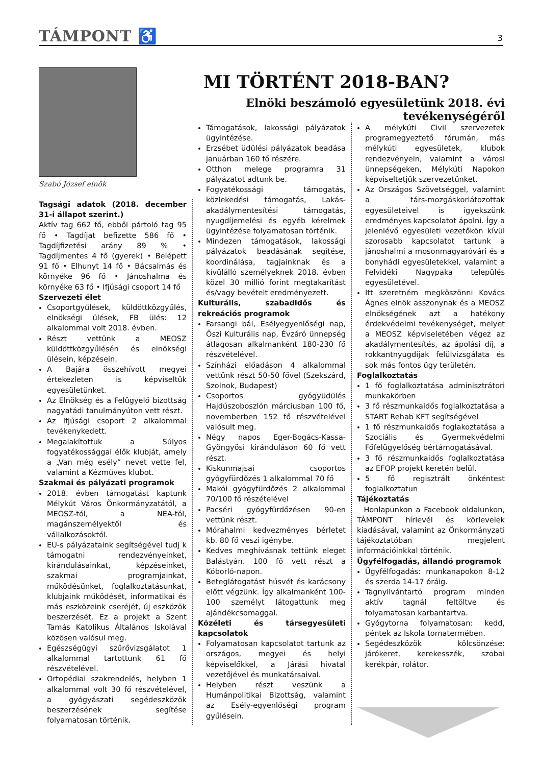TÁMPONT ♿ 3
Szabó József elnök
MI TÖRTÉNT 2018-BAN?
Elnöki beszámoló egyesületünk 2018. évi tevékenységéről
Tagsági adatok (2018. december 31-i állapot szerint.)
Aktív tag 662 fő, ebből pártoló tag 95 fő • Tagdíjat befizette 586 fő • Tagdíjfizetési arány 89 % • Tagdíjmentes 4 fő (gyerek) • Belépett 91 fő • Elhunyt 14 fő • Bácsalmás és környéke 96 fő • Jánoshalma és környéke 63 fő • Ifjúsági csoport 14 fő
Szervezeti élet
Csoportgyűlések, küldöttközgyűlés, elnökségi ülések, FB ülés: 12 alkalommal volt 2018. évben.
Részt vettünk a MEOSZ küldöttközgyűlésén és elnökségi ülésein, képzésein.
A Bajára összehívott megyei értekezleten is képviseltük egyesületünket.
Az Elnökség és a Felügyelő bizottság nagyatádi tanulmányúton vett részt.
Az Ifjúsági csoport 2 alkalommal tevékenykedett.
Megalakítottuk a Súlyos fogyatékossággal élők klubját, amely a „Van még esély” nevet vette fel, valamint a Kézműves klubot.
Szakmai és pályázati programok
2018. évben támogatást kaptunk Mélykút Város Önkormányzatától, a MEOSZ-tól, a NEA-tól, magánszemélyektől és vállalkozásoktól.
EU-s pályázataink segítségével tudj k támogatni rendezvényeinket, kirándulásainkat, képzéseinket, szakmai programjainkat, működésünket, foglalkoztatásunkat, klubjaink működését, informatikai és más eszközeink cseréjét, új eszközök beszerzését. Ez a projekt a Szent Tamás Katolikus Általános Iskolával közösen valósul meg.
Egészségügyi szűrővizsgálatot 1 alkalommal tartottunk 61 fő részvételével.
Ortopédiai szakrendelés, helyben 1 alkalommal volt 30 fő részvételével, a gyógyászati segédeszközök beszerzésének segítése folyamatosan történik.
Támogatások, lakossági pályázatok ügyintézése.
Erzsébet üdülési pályázatok beadása januárban 160 fő részére.
Otthon melege programra 31 pályázatot adtunk be.
Fogyatékossági támogatás, közlekedési támogatás, Lakás-akadálymentesítési támogatás, nyugdíjemelési és egyéb kérelmek ügyintézése folyamatosan történik.
Mindezen támogatások, lakossági pályázatok beadásának segítése, koordinálása, tagjainknak és a kívülálló személyeknek 2018. évben közel 30 millió forint megtakarítást és/vagy bevételt eredményezett.
Kulturális, szabadidős és rekreációs programok
Farsangi bál, Esélyegyenlőségi nap, Őszi Kulturális nap, Évzáró ünnepség átlagosan alkalmanként 180-230 fő részvételével.
Színházi előadáson 4 alkalommal vettünk részt 50-50 fővel (Szekszárd, Szolnok, Budapest)
Csoportos gyógyüdülés Hajdúszoboszlón márciusban 100 fő, novemberben 152 fő részvételével valósult meg.
Négy napos Eger-Bogács-Kassa-Gyöngyösi kiránduláson 60 fő vett részt.
Kiskunmajsai csoportos gyógyfürdőzés 1 alkalommal 70 fő
Makói gyógyfürdőzés 2 alkalommal 70/100 fő részételével
Pacséri gyógyfürdőzésen 90-en vettünk részt.
Mórahalmi kedvezményes bérletet kb. 80 fő veszi igénybe.
Kedves meghívásnak tettünk eleget Balástyán. 100 fő vett részt a Kóborló-napon.
Beteglátogatást húsvét és karácsony előtt végzünk. Így alkalmanként 100-100 személyt látogattunk meg ajándékcsomaggal.
Közéleti és társegyesületi kapcsolatok
Folyamatosan kapcsolatot tartunk az országos, megyei és helyi képviselőkkel, a Járási hivatal vezetőjével és munkatársaival.
Helyben részt veszünk a Humánpolitikai Bizottság, valamint az Esély-egyenlőségi program gyűlésein.
A mélykúti Civil szervezetek programegyeztető fórumán, más mélykúti egyesületek, klubok rendezvényein, valamint a városi ünnepségeken, Mélykúti Napokon képviseltetjük szervezetünket.
Az Országos Szövetséggel, valamint a társ-mozgáskorlátozottak egyesületeivel is igyekszünk eredményes kapcsolatot ápolni. Így a jelenlévő egyesületi vezetőkön kívül szorosabb kapcsolatot tartunk a jánoshalmi a mosonmagyaróvári és a bonyhádi egyesületekkel, valamint a Felvidéki Nagypaka település egyesületével.
Itt szeretném megköszönni Kovács Ágnes elnök asszonynak és a MEOSZ elnökségének azt a hatékony érdekvédelmi tevékenységet, melyet a MEOSZ képviseletében végez az akadálymentesítés, az ápolási díj, a rokkantnyugdíjak felülvizsgálata és sok más fontos ügy területén.
Foglalkoztatás
1 fő foglalkoztatása adminisztrátori munkakörben
3 fő részmunkaidős foglalkoztatása a START Rehab KFT segítségével
1 fő részmunkaidős foglakoztatása a Szociális és Gyermekvédelmi Főfelügyelőség bértámogatásával.
3 fő részmunkaidős foglalkoztatása az EFOP projekt keretén belül.
5 fő regisztrált önkéntest foglalkoztatun
Tájékoztatás
Honlapunkon a Facebook oldalunkon, TÁMPONT hírlevél és körlevelek kiadásával, valamint az Önkormányzati tájékoztatóban megjelent információinkkal történik.
Ügyfélfogadás, állandó programok
Ügyfélfogadás: munkanapokon 8-12 és szerda 14-17 óráig.
Tagnyilvántartó program minden aktív tagnál feltöltve és folyamatosan karbantartva.
Gyógytorna folyamatosan: kedd, péntek az Iskola tornatermében.
Segédeszközök kölcsönzése: járókeret, kerekesszék, szobai kerékpár, rolátor.